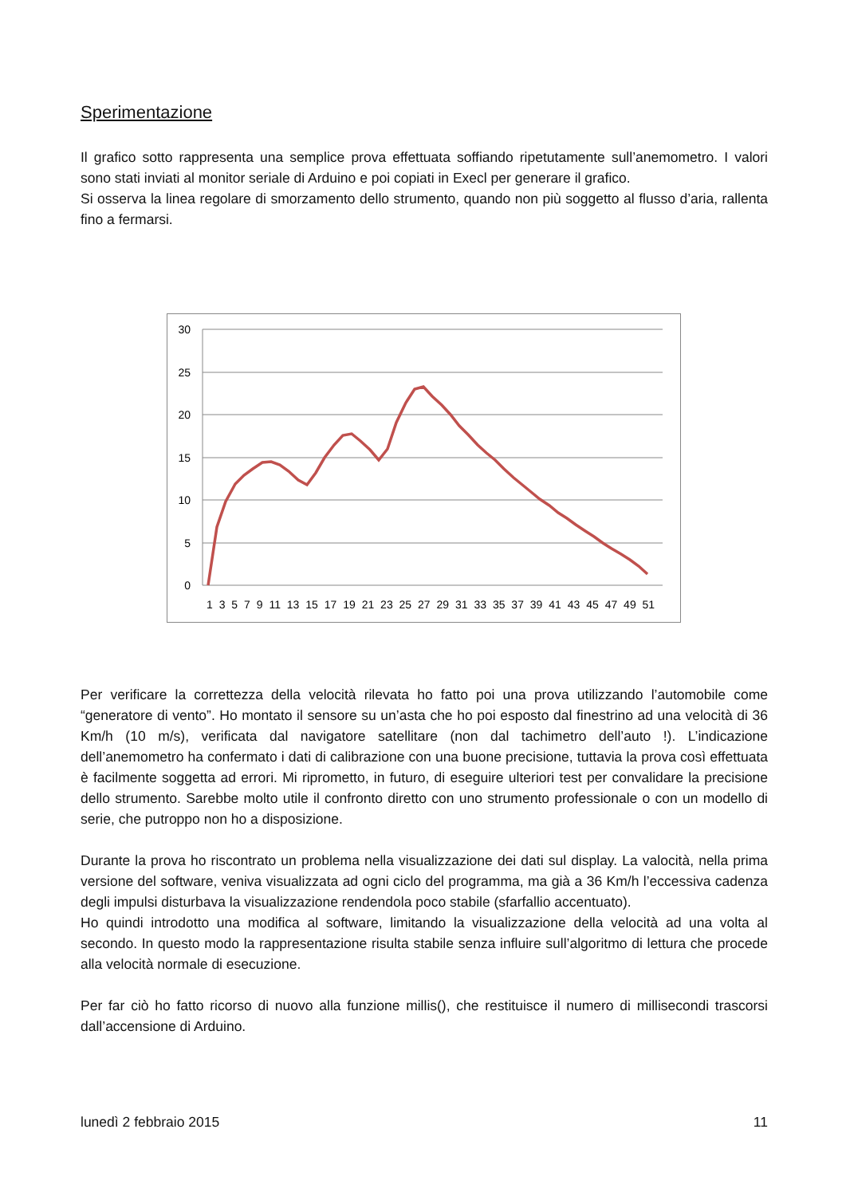Sperimentazione
Il grafico sotto rappresenta una semplice prova effettuata soffiando ripetutamente sull’anemometro. I valori sono stati inviati al monitor seriale di Arduino e poi copiati in Execl per generare il grafico.
Si osserva la linea regolare di smorzamento dello strumento, quando non più soggetto al flusso d’aria, rallenta fino a fermarsi.
30
25
20
15
10
5
0
1 3 5 7 9 11 13 15 17 19 21 23 25 27 29 31 33 35 37 39 41 43 45 47 49 51
Per verificare la correttezza della velocità rilevata ho fatto poi una prova utilizzando l’automobile come “generatore di vento”. Ho montato il sensore su un’asta che ho poi esposto dal finestrino ad una velocità di 36 Km/h (10 m/s), verificata dal navigatore satellitare (non dal tachimetro dell’auto !). L’indicazione dell’anemometro ha confermato i dati di calibrazione con una buone precisione, tuttavia la prova così effettuata è facilmente soggetta ad errori. Mi riprometto, in futuro, di eseguire ulteriori test per convalidare la precisione dello strumento. Sarebbe molto utile il confronto diretto con uno strumento professionale o con un modello di serie, che putroppo non ho a disposizione.
Durante la prova ho riscontrato un problema nella visualizzazione dei dati sul display. La valocità, nella prima versione del software, veniva visualizzata ad ogni ciclo del programma, ma già a 36 Km/h l’eccessiva cadenza degli impulsi disturbava la visualizzazione rendendola poco stabile (sfarfallio accentuato).
Ho quindi introdotto una modifica al software, limitando la visualizzazione della velocità ad una volta al secondo. In questo modo la rappresentazione risulta stabile senza influire sull’algoritmo di lettura che procede alla velocità normale di esecuzione.
Per far ciò ho fatto ricorso di nuovo alla funzione millis(), che restituisce il numero di millisecondi trascorsi dall’accensione di Arduino.
lunedì 2 febbraio 2015 11